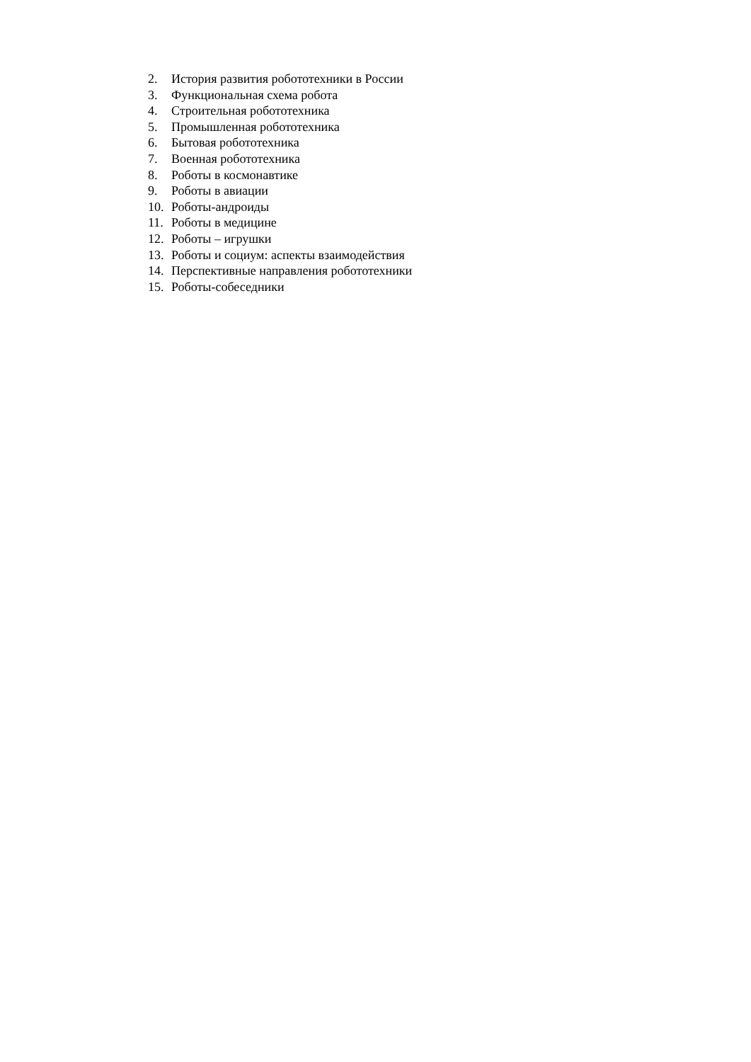2. История развития робототехники в России
3. Функциональная схема робота
4. Строительная робототехника
5. Промышленная робототехника
6. Бытовая робототехника
7. Военная робототехника
8. Роботы в космонавтике
9. Роботы в авиации
10. Роботы-андроиды
11. Роботы в медицине
12. Роботы – игрушки
13. Роботы и социум: аспекты взаимодействия
14. Перспективные направления робототехники
15. Роботы-собеседники